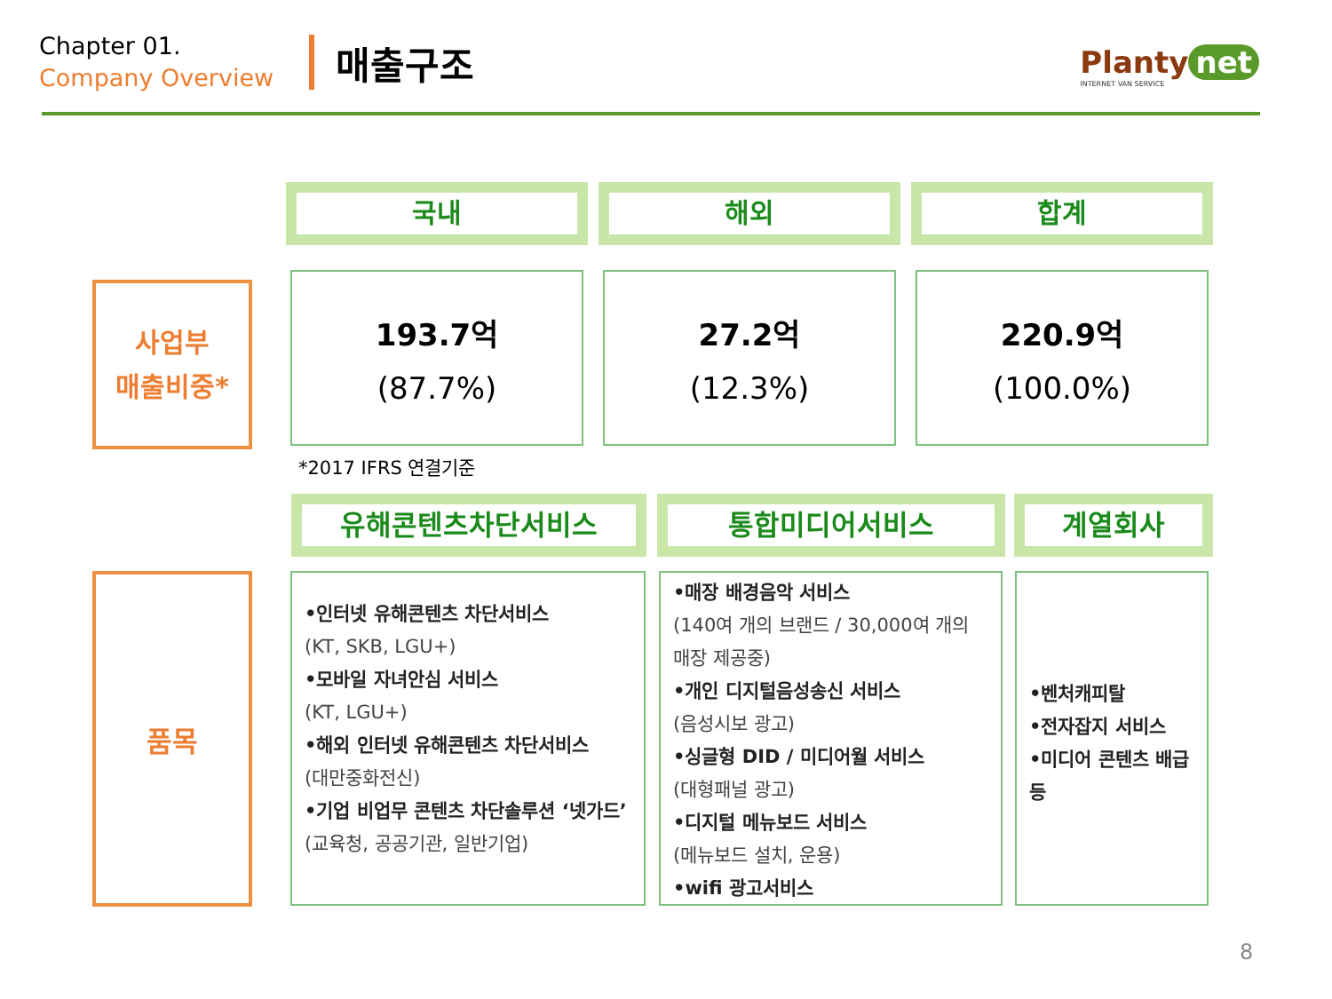Chapter 01.
Company Overview
매출구조
Planty net
INTERNET VAN SERVICE
국내 해외 합계
사업부
매출비중*
193.7억
(87.7%)
27.2억
(12.3%)
220.9억
(100.0%)
*2017 IFRS 연결기준
유해콘텐츠차단서비스 통합미디어서비스 계열회사
품목
•인터넷 유해콘텐츠 차단서비스
(KT, SKB, LGU+)
•모바일 자녀안심 서비스
(KT, LGU+)
•해외 인터넷 유해콘텐츠 차단서비스
(대만중화전신)
•기업 비업무 콘텐츠 차단솔루션 ‘넷가드’
(교육청, 공공기관, 일반기업)
•매장 배경음악 서비스
(140여 개의 브랜드 / 30,000여 개의 매장 제공중)
•개인 디지털음성송신 서비스
(음성시보 광고)
•싱글형 DID / 미디어월 서비스
(대형패널 광고)
•디지털 메뉴보드 서비스
(메뉴보드 설치, 운용)
•wifi 광고서비스
•벤처캐피탈
•전자잡지 서비스
•미디어 콘텐츠 배급 등
8